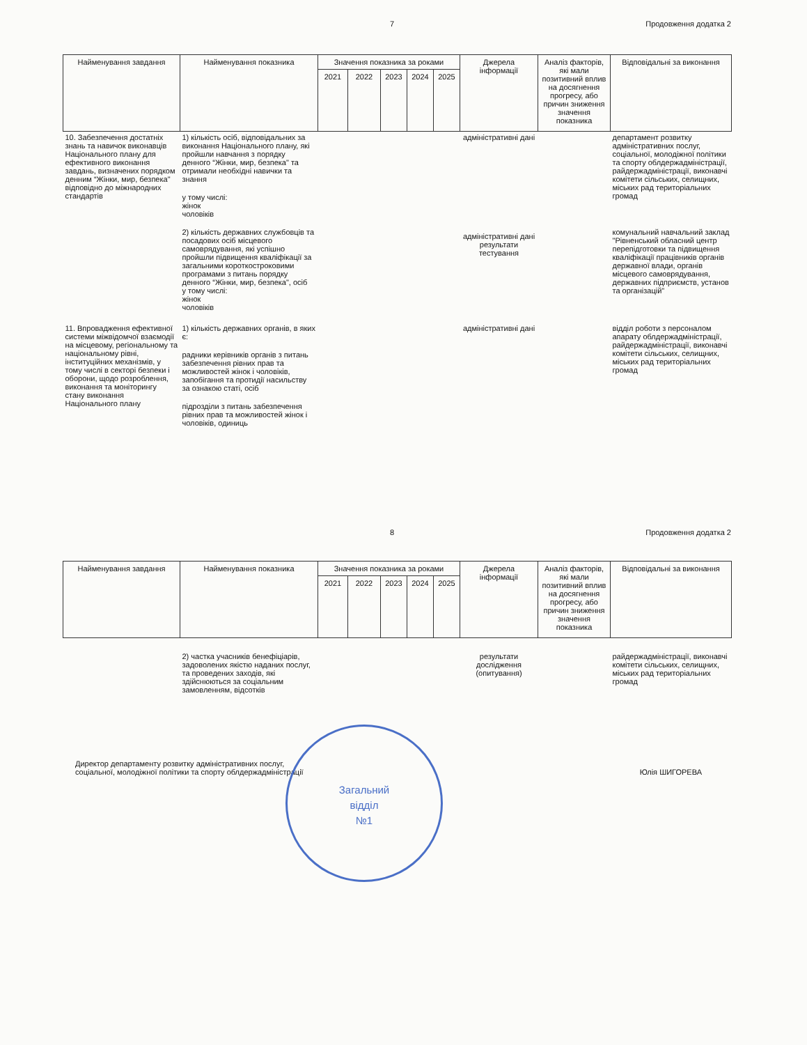7 Продовження додатка 2
| Найменування завдання | Найменування показника | Значення показника за роками | | | | | Джерела інформації | Аналіз факторів, які мали позитивний вплив на досягнення прогресу, або причин зниження значення показника | Відповідальні за виконання |
| --- | --- | --- | --- | --- | --- | --- | --- | --- | --- |
| | | 2021 | 2022 | 2023 | 2024 | 2025 | | | |
| 10. Забезпечення достатніх знань та навичок виконавців Національного плану для ефективного виконання завдань, визначених порядком денним “Жінки, мир, безпека" відповідно до міжнародних стандартів | 1) кількість осіб, відповідальних за виконання Національного плану, які пройшли навчання з порядку денного “Жінки, мир, безпека" та отримали необхідні навички та знання у тому числі: жінок чоловіків 2) кількість державних службовців та посадових осіб місцевого самоврядування, які успішно пройшли підвищення кваліфікації за загальними короткостроковими програмами з питань порядку денного “Жінки, мир, безпека", осіб у тому числі: жінок чоловіків | | | | | | адміністративні дані адміністративні дані результати тестування | | департамент розвитку адміністративних послуг, соціальної, молодіжної політики та спорту облдержадміністрації, райдержадміністрації, виконавчі комітети сільських, селищних, міських рад територіальних громад комунальний навчальний заклад "Рівненський обласний центр перепідготовки та підвищення кваліфікації працівників органів державної влади, органів місцевого самоврядування, державних підприємств, установ та організацій" |
| 11. Впровадження ефективної системи міжвідомчої взаємодії на місцевому, регіональному та національному рівні, інституційних механізмів, у тому числі в секторі безпеки і оборони, щодо розроблення, виконання та моніторингу стану виконання Національного плану | 1) кількість державних органів, в яких є: радники керівників органів з питань забезпечення рівних прав та можливостей жінок і чоловіків, запобігання та протидії насильству за ознакою статі, осіб підрозділи з питань забезпечення рівних прав та можливостей жінок і чоловіків, одиниць | | | | | | адміністративні дані | | відділ роботи з персоналом апарату облдержадміністрації, райдержадміністрації, виконавчі комітети сільських, селищних, міських рад територіальних громад |
8 Продовження додатка 2
| Найменування завдання | Найменування показника | Значення показника за роками | | | | | Джерела інформації | Аналіз факторів, які мали позитивний вплив на досягнення прогресу, або причин зниження значення показника | Відповідальні за виконання |
| --- | --- | --- | --- | --- | --- | --- | --- | --- | --- |
| | | 2021 | 2022 | 2023 | 2024 | 2025 | | | |
| | 2) частка учасників бенефіціарів, задоволених якістю наданих послуг, та проведених заходів, які здійснюються за соціальним замовленням, відсотків | | | | | | результати дослідження (опитування) | | райдержадміністрації, виконавчі комітети сільських, селищних, міських рад територіальних громад |
Директор департаменту розвитку адміністративних послуг,
соціальної, молодіжної політики та спорту облдержадміністрації Юлія ШИГОРЕВА
Загальний
відділ
№1